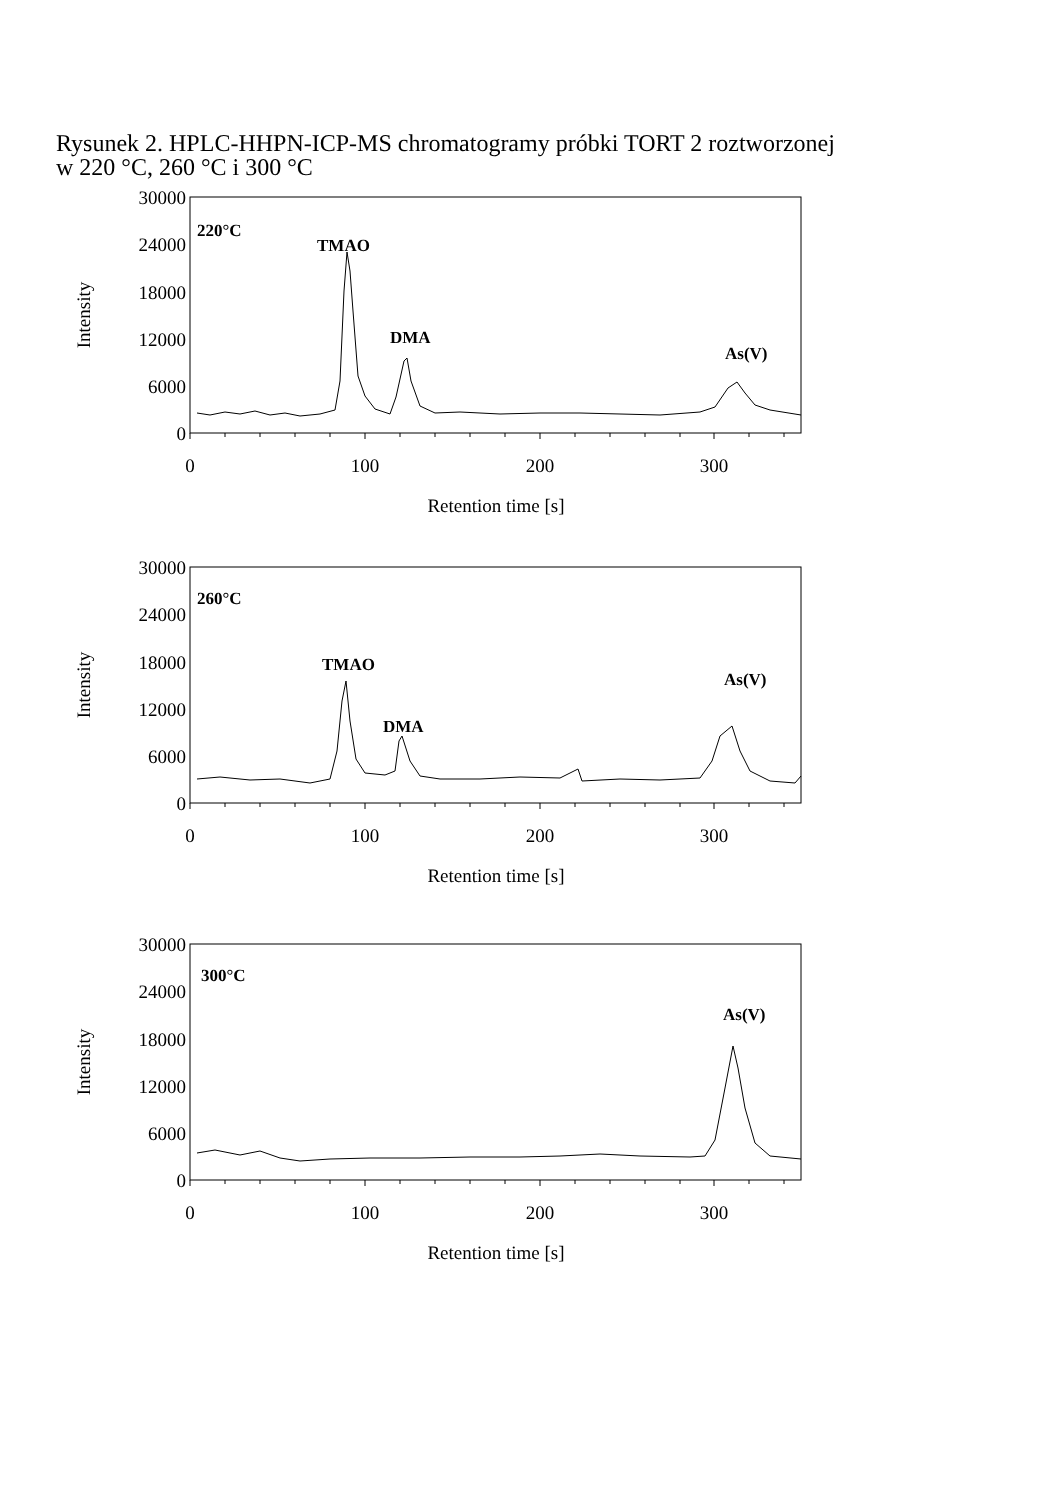Rysunek 2. HPLC-HHPN-ICP-MS chromatogramy próbki TORT 2 roztworzonej
w 220 °C, 260 °C i 300 °C
30000
24000
18000
12000
6000
0
Intensity
220°C
TMAO
DMA
As(V)
0
100
200
300
Retention time [s]
30000
24000
18000
12000
6000
0
Intensity
260°C
TMAO
DMA
As(V)
0
100
200
300
Retention time [s]
30000
24000
18000
12000
6000
0
Intensity
300°C
As(V)
0
100
200
300
Retention time [s]